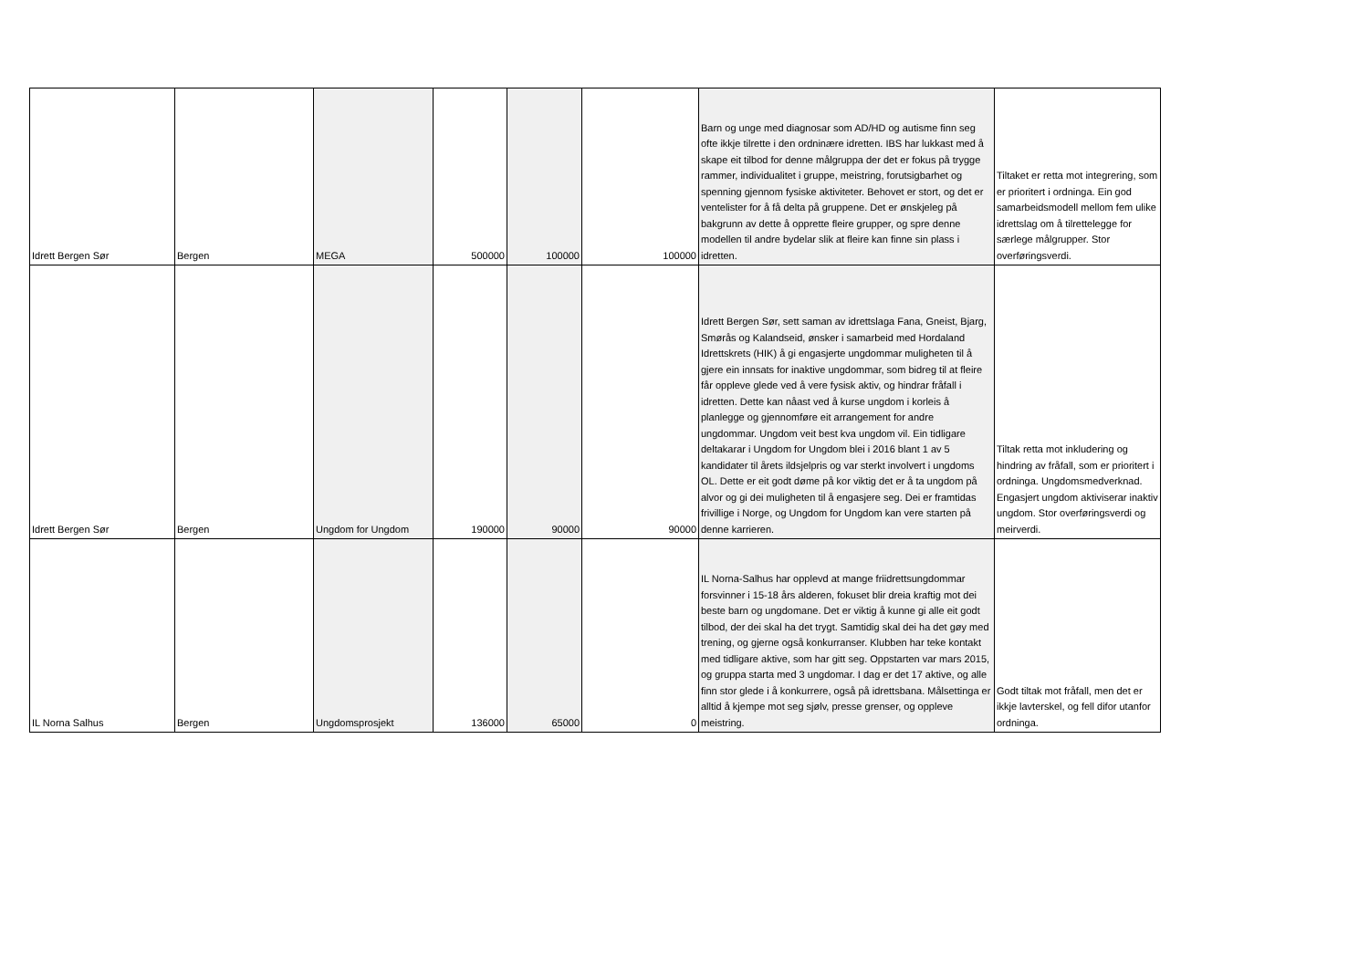| Idrett Bergen Sør | Bergen | MEGA | 500000 | 100000 | 100000 | Barn og unge med diagnosar som AD/HD og autisme finn seg ofte ikkje tilrette i den ordninære idretten. IBS har lukkast med å skape eit tilbod for denne målgruppa der det er fokus på trygge rammer, individualitet i gruppe, meistring, forutsigbarhet og spenning gjennom fysiske aktiviteter. Behovet er stort, og det er ventelister for å få delta på gruppene. Det er ønskjeleg på bakgrunn av dette å opprette fleire grupper, og spre denne modellen til andre bydelar slik at fleire kan finne sin plass i idretten. | Tiltaket er retta mot integrering, som er prioritert i ordninga. Ein god samarbeidsmodell mellom fem ulike idrettslag om å tilrettelegge for særlege målgrupper. Stor overføringsverdi. |
| Idrett Bergen Sør | Bergen | Ungdom for Ungdom | 190000 | 90000 | 90000 | Idrett Bergen Sør, sett saman av idrettslaga Fana, Gneist, Bjarg, Smørås og Kalandseid, ønsker i samarbeid med Hordaland Idrettskrets (HIK) å gi engasjerte ungdommar muligheten til å gjere ein innsats for inaktive ungdommar, som bidreg til at fleire får oppleve glede ved å vere fysisk aktiv, og hindrar fråfall i idretten. Dette kan nåast ved å kurse ungdom i korleis å planlegge og gjennomføre eit arrangement for andre ungdommar. Ungdom veit best kva ungdom vil. Ein tidligare deltakarar i Ungdom for Ungdom blei i 2016 blant 1 av 5 kandidater til årets ildsjelpris og var sterkt involvert i ungdoms OL. Dette er eit godt døme på kor viktig det er å ta ungdom på alvor og gi dei muligheten til å engasjere seg. Dei er framtidas frivillige i Norge, og Ungdom for Ungdom kan vere starten på denne karrieren. | Tiltak retta mot inkludering og hindring av fråfall, som er prioritert i ordninga. Ungdomsmedverknad. Engasjert ungdom aktiviserar inaktiv ungdom. Stor overføringsverdi og meirverdi. |
| IL Norna Salhus | Bergen | Ungdomsprosjekt | 136000 | 65000 | 0 | IL Norna-Salhus har opplevd at mange friidrettsungdommar forsvinner i 15-18 års alderen, fokuset blir dreia kraftig mot dei beste barn og ungdomane. Det er viktig å kunne gi alle eit godt tilbod, der dei skal ha det trygt. Samtidig skal dei ha det gøy med trening, og gjerne også konkurranser. Klubben har teke kontakt med tidligare aktive, som har gitt seg. Oppstarten var mars 2015, og gruppa starta med 3 ungdomar. I dag er det 17 aktive, og alle finn stor glede i å konkurrere, også på idrettsbana. Målsettinga er alltid å kjempe mot seg sjølv, presse grenser, og oppleve meistring. | Godt tiltak mot fråfall, men det er ikkje lavterskel, og fell difor utanfor ordninga. |